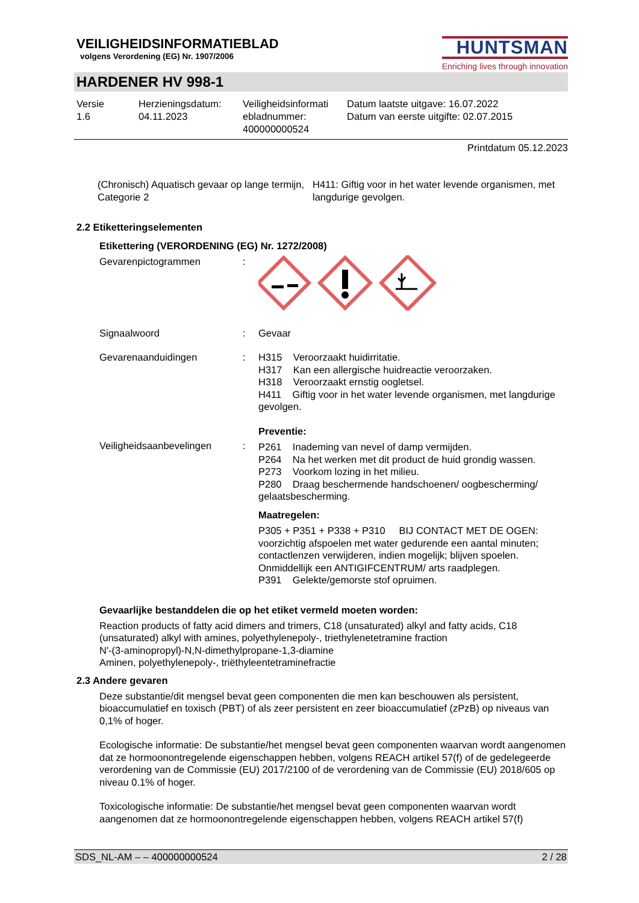VEILIGHEIDSINFORMATIEBLAD
volgens Verordening (EG) Nr. 1907/2006
HUNTSMAN
Enriching lives through innovation
HARDENER HV 998-1
| Versie 1.6 | Herzieningsdatum: 04.11.2023 | Veiligheidsinformati ebladnummer: 400000000524 | Datum laatste uitgave: 16.07.2022 Datum van eerste uitgifte: 02.07.2015 |
Printdatum 05.12.2023
| (Chronisch) Aquatisch gevaar op lange termijn, Categorie 2 | H411: Giftig voor in het water levende organismen, met langdurige gevolgen. |
2.2 Etiketteringselementen
Etikettering (VERORDENING (EG) Nr. 1272/2008)
| Gevarenpictogrammen | : | |
| Signaalwoord | : | Gevaar |
| Gevarenaanduidingen | : | H315 Veroorzaakt huidirritatie. H317 Kan een allergische huidreactie veroorzaken. H318 Veroorzaakt ernstig oogletsel. H411 Giftig voor in het water levende organismen, met langdurige gevolgen. |
| Veiligheidsaanbevelingen | : | Preventie: P261 Inademing van nevel of damp vermijden. P264 Na het werken met dit product de huid grondig wassen. P273 Voorkom lozing in het milieu. P280 Draag beschermende handschoenen/ oogbescherming/ gelaatsbescherming. Maatregelen: P305 + P351 + P338 + P310 BIJ CONTACT MET DE OGEN: voorzichtig afspoelen met water gedurende een aantal minuten; contactlenzen verwijderen, indien mogelijk; blijven spoelen. Onmiddellijk een ANTIGIFCENTRUM/ arts raadplegen. P391 Gelekte/gemorste stof opruimen. |
Gevaarlijke bestanddelen die op het etiket vermeld moeten worden:
Reaction products of fatty acid dimers and trimers, C18 (unsaturated) alkyl and fatty acids, C18 (unsaturated) alkyl with amines, polyethylenepoly-, triethylenetetramine fraction
N'-(3-aminopropyl)-N,N-dimethylpropane-1,3-diamine
Aminen, polyethylenepoly-, triëthyleentetraminefractie
2.3 Andere gevaren
Deze substantie/dit mengsel bevat geen componenten die men kan beschouwen als persistent, bioaccumulatief en toxisch (PBT) of als zeer persistent en zeer bioaccumulatief (zPzB) op niveaus van 0,1% of hoger.
Ecologische informatie: De substantie/het mengsel bevat geen componenten waarvan wordt aangenomen dat ze hormoonontregelende eigenschappen hebben, volgens REACH artikel 57(f) of de gedelegeerde verordening van de Commissie (EU) 2017/2100 of de verordening van de Commissie (EU) 2018/605 op niveau 0.1% of hoger.
Toxicologische informatie: De substantie/het mengsel bevat geen componenten waarvan wordt aangenomen dat ze hormoonontregelende eigenschappen hebben, volgens REACH artikel 57(f)
SDS_NL-AM – – 400000000524 2 / 28